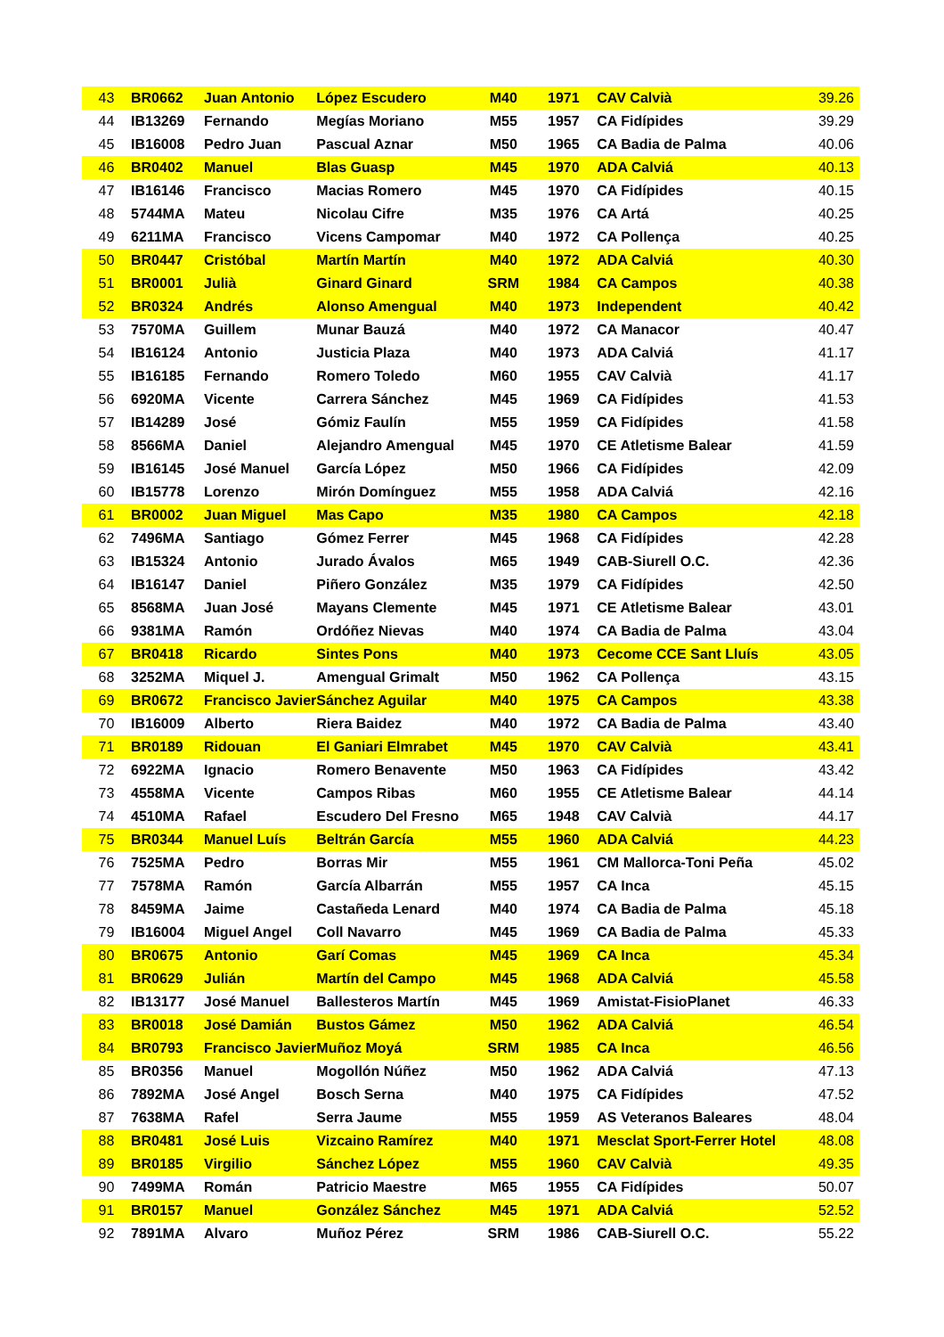| 43 | BR0662 | Juan Antonio | López Escudero | M40 | 1971 | CAV Calvià | 39.26 |
| 44 | IB13269 | Fernando | Megías Moriano | M55 | 1957 | CA Fidípides | 39.29 |
| 45 | IB16008 | Pedro Juan | Pascual Aznar | M50 | 1965 | CA Badia de Palma | 40.06 |
| 46 | BR0402 | Manuel | Blas Guasp | M45 | 1970 | ADA Calviá | 40.13 |
| 47 | IB16146 | Francisco | Macias Romero | M45 | 1970 | CA Fidípides | 40.15 |
| 48 | 5744MA | Mateu | Nicolau Cifre | M35 | 1976 | CA Artá | 40.25 |
| 49 | 6211MA | Francisco | Vicens Campomar | M40 | 1972 | CA Pollença | 40.25 |
| 50 | BR0447 | Cristóbal | Martín Martín | M40 | 1972 | ADA Calviá | 40.30 |
| 51 | BR0001 | Julià | Ginard Ginard | SRM | 1984 | CA Campos | 40.38 |
| 52 | BR0324 | Andrés | Alonso Amengual | M40 | 1973 | Independent | 40.42 |
| 53 | 7570MA | Guillem | Munar Bauzá | M40 | 1972 | CA Manacor | 40.47 |
| 54 | IB16124 | Antonio | Justicia Plaza | M40 | 1973 | ADA Calviá | 41.17 |
| 55 | IB16185 | Fernando | Romero Toledo | M60 | 1955 | CAV Calvià | 41.17 |
| 56 | 6920MA | Vicente | Carrera Sánchez | M45 | 1969 | CA Fidípides | 41.53 |
| 57 | IB14289 | José | Gómiz Faulín | M55 | 1959 | CA Fidípides | 41.58 |
| 58 | 8566MA | Daniel | Alejandro Amengual | M45 | 1970 | CE Atletisme Balear | 41.59 |
| 59 | IB16145 | José Manuel | García López | M50 | 1966 | CA Fidípides | 42.09 |
| 60 | IB15778 | Lorenzo | Mirón Domínguez | M55 | 1958 | ADA Calviá | 42.16 |
| 61 | BR0002 | Juan Miguel | Mas Capo | M35 | 1980 | CA Campos | 42.18 |
| 62 | 7496MA | Santiago | Gómez Ferrer | M45 | 1968 | CA Fidípides | 42.28 |
| 63 | IB15324 | Antonio | Jurado Ávalos | M65 | 1949 | CAB-Siurell O.C. | 42.36 |
| 64 | IB16147 | Daniel | Piñero González | M35 | 1979 | CA Fidípides | 42.50 |
| 65 | 8568MA | Juan José | Mayans Clemente | M45 | 1971 | CE Atletisme Balear | 43.01 |
| 66 | 9381MA | Ramón | Ordóñez Nievas | M40 | 1974 | CA Badia de Palma | 43.04 |
| 67 | BR0418 | Ricardo | Sintes Pons | M40 | 1973 | Cecome CCE Sant Lluís | 43.05 |
| 68 | 3252MA | Miquel J. | Amengual Grimalt | M50 | 1962 | CA Pollença | 43.15 |
| 69 | BR0672 | Francisco Javier | Sánchez Aguilar | M40 | 1975 | CA Campos | 43.38 |
| 70 | IB16009 | Alberto | Riera Baidez | M40 | 1972 | CA Badia de Palma | 43.40 |
| 71 | BR0189 | Ridouan | El Ganiari Elmrabet | M45 | 1970 | CAV Calvià | 43.41 |
| 72 | 6922MA | Ignacio | Romero Benavente | M50 | 1963 | CA Fidípides | 43.42 |
| 73 | 4558MA | Vicente | Campos Ribas | M60 | 1955 | CE Atletisme Balear | 44.14 |
| 74 | 4510MA | Rafael | Escudero Del Fresno | M65 | 1948 | CAV Calvià | 44.17 |
| 75 | BR0344 | Manuel Luís | Beltrán García | M55 | 1960 | ADA Calviá | 44.23 |
| 76 | 7525MA | Pedro | Borras Mir | M55 | 1961 | CM Mallorca-Toni Peña | 45.02 |
| 77 | 7578MA | Ramón | García Albarrán | M55 | 1957 | CA Inca | 45.15 |
| 78 | 8459MA | Jaime | Castañeda Lenard | M40 | 1974 | CA Badia de Palma | 45.18 |
| 79 | IB16004 | Miguel Angel | Coll Navarro | M45 | 1969 | CA Badia de Palma | 45.33 |
| 80 | BR0675 | Antonio | Garí Comas | M45 | 1969 | CA Inca | 45.34 |
| 81 | BR0629 | Julián | Martín del Campo | M45 | 1968 | ADA Calviá | 45.58 |
| 82 | IB13177 | José Manuel | Ballesteros Martín | M45 | 1969 | Amistat-FisioPlanet | 46.33 |
| 83 | BR0018 | José Damián | Bustos Gámez | M50 | 1962 | ADA Calviá | 46.54 |
| 84 | BR0793 | Francisco Javier | Muñoz Moyá | SRM | 1985 | CA Inca | 46.56 |
| 85 | BR0356 | Manuel | Mogollón Núñez | M50 | 1962 | ADA Calviá | 47.13 |
| 86 | 7892MA | José Angel | Bosch Serna | M40 | 1975 | CA Fidípides | 47.52 |
| 87 | 7638MA | Rafel | Serra Jaume | M55 | 1959 | AS Veteranos Baleares | 48.04 |
| 88 | BR0481 | José Luis | Vizcaino Ramírez | M40 | 1971 | Mesclat Sport-Ferrer Hotel | 48.08 |
| 89 | BR0185 | Virgilio | Sánchez López | M55 | 1960 | CAV Calvià | 49.35 |
| 90 | 7499MA | Román | Patricio Maestre | M65 | 1955 | CA Fidípides | 50.07 |
| 91 | BR0157 | Manuel | González Sánchez | M45 | 1971 | ADA Calviá | 52.52 |
| 92 | 7891MA | Alvaro | Muñoz Pérez | SRM | 1986 | CAB-Siurell O.C. | 55.22 |